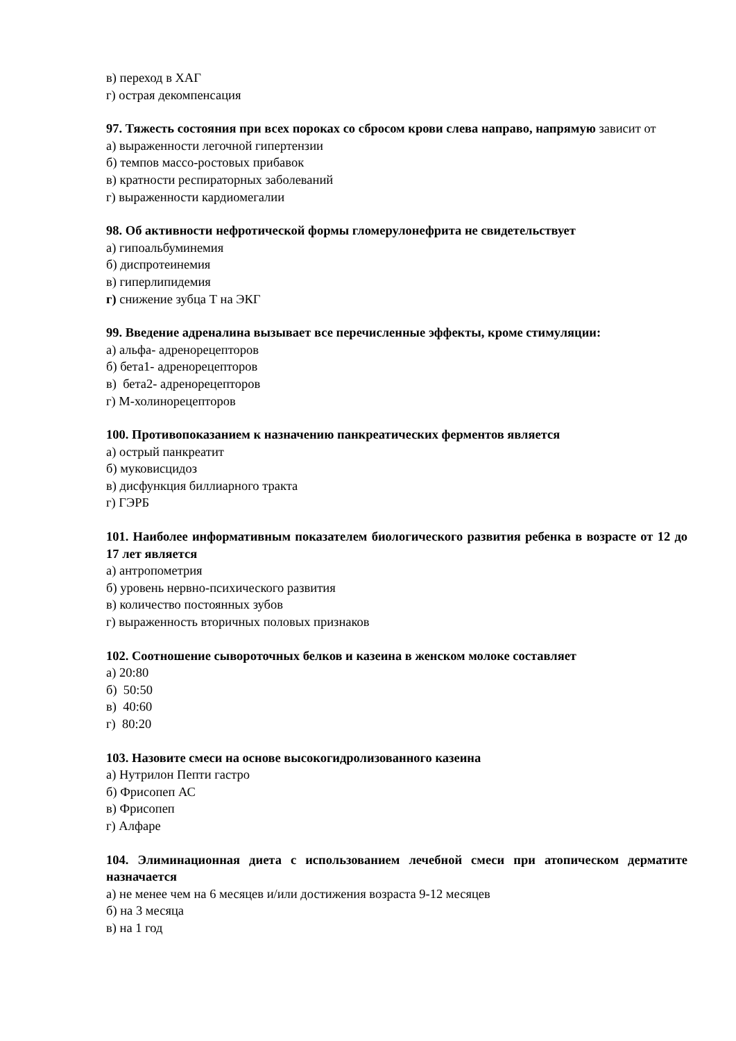в) переход в ХАГ
г) острая декомпенсация
97. Тяжесть состояния при всех пороках со сбросом крови слева направо, напрямую зависит от
а) выраженности легочной гипертензии
б) темпов массо-ростовых прибавок
в) кратности респираторных заболеваний
г) выраженности кардиомегалии
98. Об активности нефротической формы гломерулонефрита не свидетельствует
а) гипоальбуминемия
б) диспротеинемия
в) гиперлипидемия
г) снижение зубца Т на ЭКГ
99. Введение адреналина вызывает все перечисленные эффекты, кроме стимуляции:
а) альфа- адренорецепторов
б) бета1- адренорецепторов
в) бета2- адренорецепторов
г) М-холинорецепторов
100. Противопоказанием к назначению панкреатических ферментов является
а) острый панкреатит
б) муковисцидоз
в) дисфункция биллиарного тракта
г) ГЭРБ
101. Наиболее информативным показателем биологического развития ребенка в возрасте от 12 до 17 лет является
а) антропометрия
б) уровень нервно-психического развития
в) количество постоянных зубов
г) выраженность вторичных половых признаков
102. Соотношение сывороточных белков и казеина в женском молоке составляет
а) 20:80
б) 50:50
в) 40:60
г) 80:20
103. Назовите смеси на основе высокогидролизованного казеина
а) Нутрилон Пепти гастро
б) Фрисопеп АС
в) Фрисопеп
г) Алфаре
104. Элиминационная диета с использованием лечебной смеси при атопическом дерматите назначается
а) не менее чем на 6 месяцев и/или достижения возраста 9-12 месяцев
б) на 3 месяца
в) на 1 год